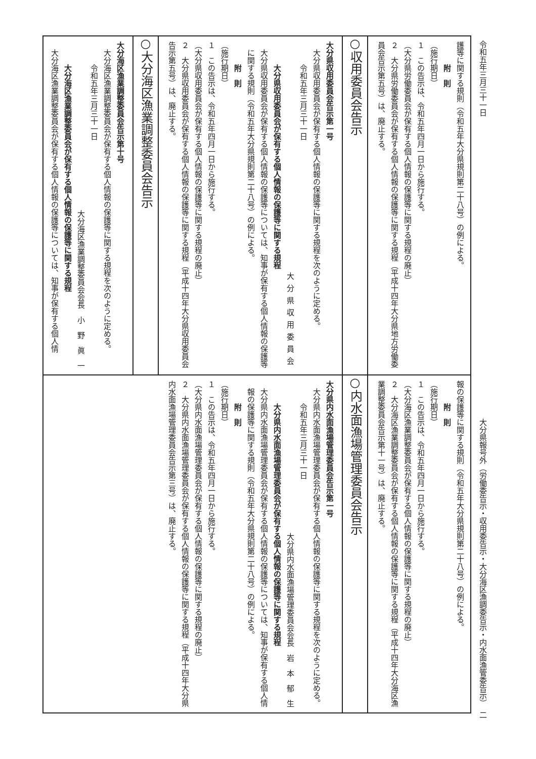令和五年三月三十一日 大分県報号外（労働委告示・収用委告示・大分海区漁調委告示・内水面漁管委告示）　二
護等に関する規則（令和五年大分県規則第二十八号）の例による。
附　則
（施行期日）
１　この告示は、令和五年四月一日から施行する。
（大分県労働委員会が保有する個人情報の保護等に関する規程の廃止）
２　大分県労働委員会が保有する個人情報の保護等に関する規程（平成十四年大分県地方労働委員会告示第五号）は、廃止する。
○収用委員会告示
大分県収用委員会告示第一号
大分県収用委員会が保有する個人情報の保護等に関する規程を次のように定める。
令和五年三月三十一日
大分県収用委員会
大分県収用委員会が保有する個人情報の保護等に関する規程
大分県収用委員会が保有する個人情報の保護等については、知事が保有する個人情報の保護等に関する規則（令和五年大分県規則第二十八号）の例による。
附　則
（施行期日）
１　この告示は、令和五年四月一日から施行する。
（大分県収用委員会が保有する個人情報の保護等に関する規程の廃止）
２　大分県収用委員会が保有する個人情報の保護等に関する規程（平成十四年大分県収用委員会告示第五号）は、廃止する。
○大分海区漁業調整委員会告示
大分海区漁業調整委員会告示第十号
大分海区漁業調整委員会が保有する個人情報の保護等に関する規程を次のように定める。
令和五年三月三十一日
大分海区漁業調整委員会会長　小　野　眞　一
大分海区漁業調整委員会が保有する個人情報の保護等に関する規程
大分海区漁業調整委員会が保有する個人情報の保護等については、知事が保有する個人情
報の保護等に関する規則（令和五年大分県規則第二十八号）の例による。
附　則
（施行期日）
１　この告示は、令和五年四月一日から施行する。
（大分海区漁業調整委員会が保有する個人情報の保護等に関する規程の廃止）
２　大分海区漁業調整委員会が保有する個人情報の保護等に関する規程（平成十四年大分海区漁業調整委員会告示第十一号）は、廃止する。
○内水面漁場管理委員会告示
大分県内水面漁場管理委員会告示第一号
大分県内水面漁場管理委員会が保有する個人情報の保護等に関する規程を次のように定める。
令和五年三月三十一日
大分県内水面漁場管理委員会会長　岩　本　郁　生
大分県内水面漁場管理委員会が保有する個人情報の保護等に関する規程
大分県内水面漁場管理委員会が保有する個人情報の保護等については、知事が保有する個人情報の保護等に関する規則（令和五年大分県規則第二十八号）の例による。
附　則
（施行期日）
１　この告示は、令和五年四月一日から施行する。
（大分県内水面漁場管理委員会が保有する個人情報の保護等に関する規程の廃止）
２　大分県内水面漁場管理委員会が保有する個人情報の保護等に関する規程（平成十四年大分県内水面漁場管理委員会告示第三号）は、廃止する。